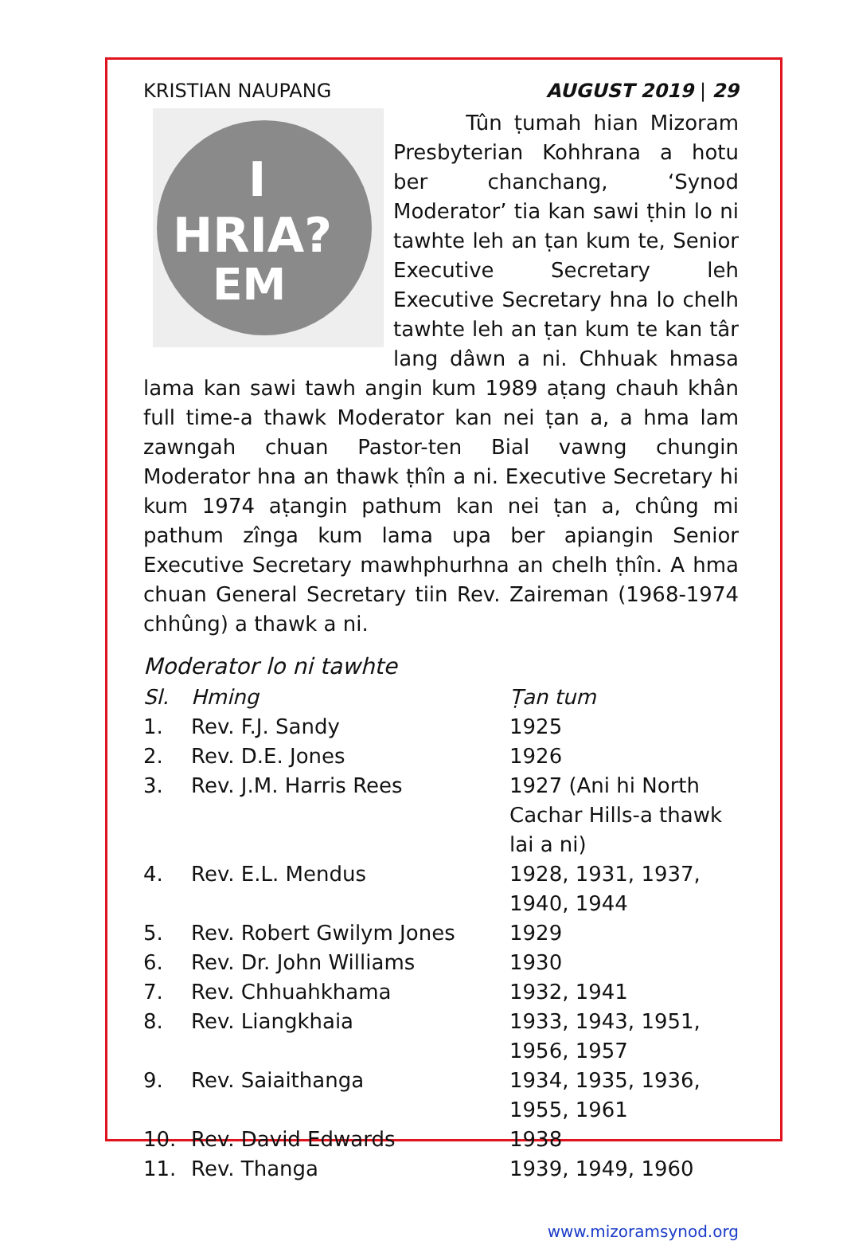KRISTIAN NAUPANG AUGUST 2019 | 29
I
HRIA?
EM
Tûn ṭumah hian Mizoram Presbyterian Kohhrana a hotu ber chanchang, ‘Synod Moderator’ tia kan sawi ṭhin lo ni tawhte leh an ṭan kum te, Senior Executive Secretary leh Executive Secretary hna lo chelh tawhte leh an ṭan kum te kan târ lang dâwn a ni. Chhuak hmasa lama kan sawi tawh angin kum 1989 aṭang chauh khân full time-a thawk Moderator kan nei ṭan a, a hma lam zawngah chuan Pastor-ten Bial vawng chungin Moderator hna an thawk ṭhîn a ni. Executive Secretary hi kum 1974 aṭangin pathum kan nei ṭan a, chûng mi pathum zînga kum lama upa ber apiangin Senior Executive Secretary mawhphurhna an chelh ṭhîn. A hma chuan General Secretary tiin Rev. Zaireman (1968-1974 chhûng) a thawk a ni.
Moderator lo ni tawhte
| Sl. | Hming | Ṭan tum |
| --- | --- | --- |
| 1. | Rev. F.J. Sandy | 1925 |
| 2. | Rev. D.E. Jones | 1926 |
| 3. | Rev. J.M. Harris Rees | 1927 (Ani hi North Cachar Hills-a thawk lai a ni) |
| 4. | Rev. E.L. Mendus | 1928, 1931, 1937, 1940, 1944 |
| 5. | Rev. Robert Gwilym Jones | 1929 |
| 6. | Rev. Dr. John Williams | 1930 |
| 7. | Rev. Chhuahkhama | 1932, 1941 |
| 8. | Rev. Liangkhaia | 1933, 1943, 1951, 1956, 1957 |
| 9. | Rev. Saiaithanga | 1934, 1935, 1936, 1955, 1961 |
| 10. | Rev. David Edwards | 1938 |
| 11. | Rev. Thanga | 1939, 1949, 1960 |
www.mizoramsynod.org